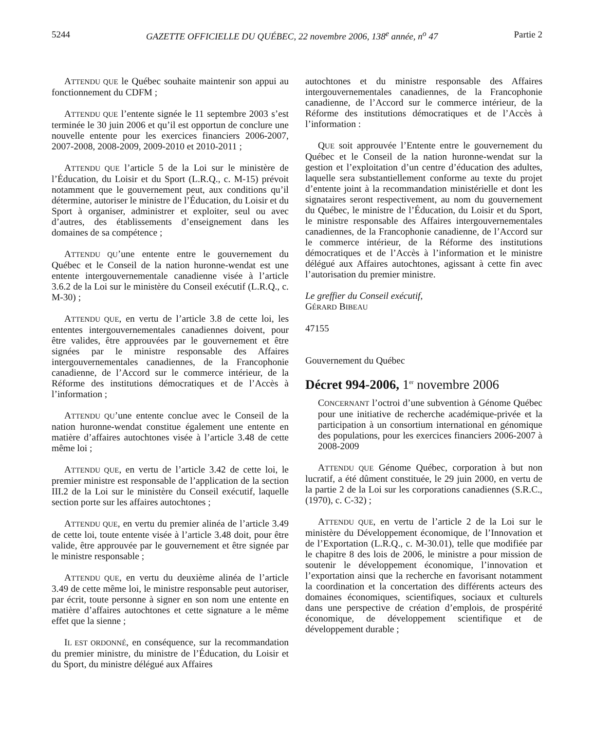5244 GAZETTE OFFICIELLE DU QUÉBEC, 22 novembre 2006, 138<sup>e</sup> année, n<sup>o</sup> 47 Partie 2
ATTENDU QUE le Québec souhaite maintenir son appui au fonctionnement du CDFM ;
ATTENDU QUE l’entente signée le 11 septembre 2003 s’est terminée le 30 juin 2006 et qu’il est opportun de conclure une nouvelle entente pour les exercices financiers 2006-2007, 2007-2008, 2008-2009, 2009-2010 et 2010-2011 ;
ATTENDU QUE l’article 5 de la Loi sur le ministère de l’Éducation, du Loisir et du Sport (L.R.Q., c. M-15) prévoit notamment que le gouvernement peut, aux conditions qu’il détermine, autoriser le ministre de l’Éducation, du Loisir et du Sport à organiser, administrer et exploiter, seul ou avec d’autres, des établissements d’enseignement dans les domaines de sa compétence ;
ATTENDU QU’une entente entre le gouvernement du Québec et le Conseil de la nation huronne-wendat est une entente intergouvernementale canadienne visée à l’article 3.6.2 de la Loi sur le ministère du Conseil exécutif (L.R.Q., c. M-30) ;
ATTENDU QUE, en vertu de l’article 3.8 de cette loi, les ententes intergouvernementales canadiennes doivent, pour être valides, être approuvées par le gouvernement et être signées par le ministre responsable des Affaires intergouvernementales canadiennes, de la Francophonie canadienne, de l’Accord sur le commerce intérieur, de la Réforme des institutions démocratiques et de l’Accès à l’information ;
ATTENDU QU’une entente conclue avec le Conseil de la nation huronne-wendat constitue également une entente en matière d’affaires autochtones visée à l’article 3.48 de cette même loi ;
ATTENDU QUE, en vertu de l’article 3.42 de cette loi, le premier ministre est responsable de l’application de la section III.2 de la Loi sur le ministère du Conseil exécutif, laquelle section porte sur les affaires autochtones ;
ATTENDU QUE, en vertu du premier alinéa de l’article 3.49 de cette loi, toute entente visée à l’article 3.48 doit, pour être valide, être approuvée par le gouvernement et être signée par le ministre responsable ;
ATTENDU QUE, en vertu du deuxième alinéa de l’article 3.49 de cette même loi, le ministre responsable peut autoriser, par écrit, toute personne à signer en son nom une entente en matière d’affaires autochtones et cette signature a le même effet que la sienne ;
IL EST ORDONNÉ, en conséquence, sur la recommandation du premier ministre, du ministre de l’Éducation, du Loisir et du Sport, du ministre délégué aux Affaires
autochtones et du ministre responsable des Affaires intergouvernementales canadiennes, de la Francophonie canadienne, de l’Accord sur le commerce intérieur, de la Réforme des institutions démocratiques et de l’Accès à l’information :
QUE soit approuvée l’Entente entre le gouvernement du Québec et le Conseil de la nation huronne-wendat sur la gestion et l’exploitation d’un centre d’éducation des adultes, laquelle sera substantiellement conforme au texte du projet d’entente joint à la recommandation ministérielle et dont les signataires seront respectivement, au nom du gouvernement du Québec, le ministre de l’Éducation, du Loisir et du Sport, le ministre responsable des Affaires intergouvernementales canadiennes, de la Francophonie canadienne, de l’Accord sur le commerce intérieur, de la Réforme des institutions démocratiques et de l’Accès à l’information et le ministre délégué aux Affaires autochtones, agissant à cette fin avec l’autorisation du premier ministre.
Le greffier du Conseil exécutif,
GÉRARD BIBEAU
47155
Gouvernement du Québec
Décret 994-2006, 1<sup>er</sup> novembre 2006
CONCERNANT l’octroi d’une subvention à Génome Québec pour une initiative de recherche académique-privée et la participation à un consortium international en génomique des populations, pour les exercices financiers 2006-2007 à 2008-2009
ATTENDU QUE Génome Québec, corporation à but non lucratif, a été dûment constituée, le 29 juin 2000, en vertu de la partie 2 de la Loi sur les corporations canadiennes (S.R.C., (1970), c. C-32) ;
ATTENDU QUE, en vertu de l’article 2 de la Loi sur le ministère du Développement économique, de l’Innovation et de l’Exportation (L.R.Q., c. M-30.01), telle que modifiée par le chapitre 8 des lois de 2006, le ministre a pour mission de soutenir le développement économique, l’innovation et l’exportation ainsi que la recherche en favorisant notamment la coordination et la concertation des différents acteurs des domaines économiques, scientifiques, sociaux et culturels dans une perspective de création d’emplois, de prospérité économique, de développement scientifique et de développement durable ;